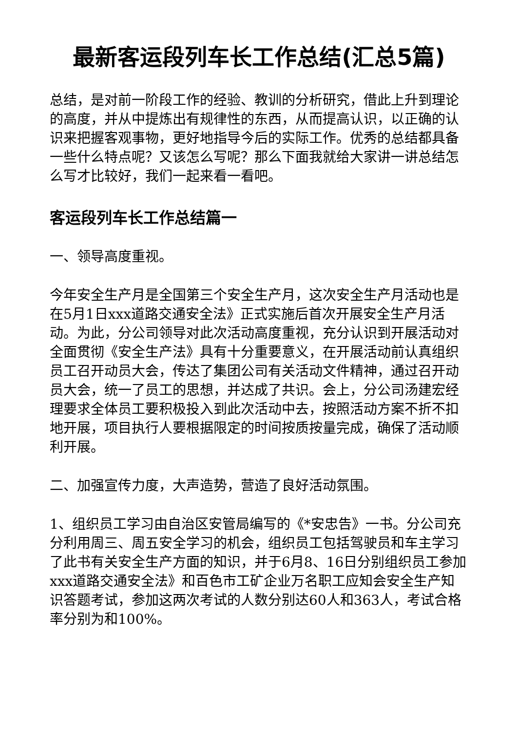最新客运段列车长工作总结(汇总5篇)
总结，是对前一阶段工作的经验、教训的分析研究，借此上升到理论的高度，并从中提炼出有规律性的东西，从而提高认识，以正确的认识来把握客观事物，更好地指导今后的实际工作。优秀的总结都具备一些什么特点呢？又该怎么写呢？那么下面我就给大家讲一讲总结怎么写才比较好，我们一起来看一看吧。
客运段列车长工作总结篇一
一、领导高度重视。
今年安全生产月是全国第三个安全生产月，这次安全生产月活动也是在5月1日xxx道路交通安全法》正式实施后首次开展安全生产月活动。为此，分公司领导对此次活动高度重视，充分认识到开展活动对全面贯彻《安全生产法》具有十分重要意义，在开展活动前认真组织员工召开动员大会，传达了集团公司有关活动文件精神，通过召开动员大会，统一了员工的思想，并达成了共识。会上，分公司汤建宏经理要求全体员工要积极投入到此次活动中去，按照活动方案不折不扣地开展，项目执行人要根据限定的时间按质按量完成，确保了活动顺利开展。
二、加强宣传力度，大声造势，营造了良好活动氛围。
1、组织员工学习由自治区安管局编写的《*安忠告》一书。分公司充分利用周三、周五安全学习的机会，组织员工包括驾驶员和车主学习了此书有关安全生产方面的知识，并于6月8、16日分别组织员工参加xxx道路交通安全法》和百色市工矿企业万名职工应知会安全生产知识答题考试，参加这两次考试的人数分别达60人和363人，考试合格率分别为和100%。